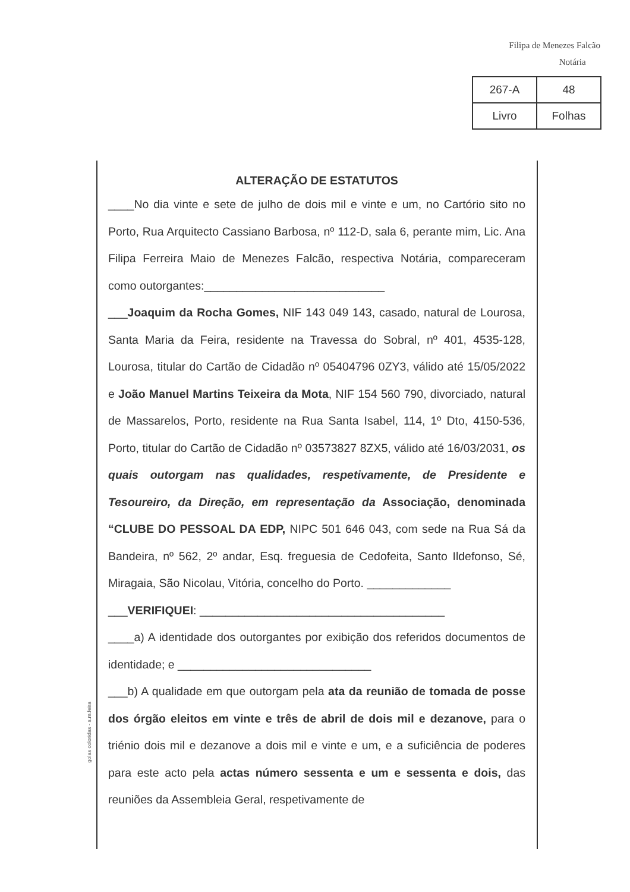Filipa de Menezes Falcão
Notária
| 267-A | 48 |
| Livro | Folhas |
ALTERAÇÃO DE ESTATUTOS
____No dia vinte e sete de julho de dois mil e vinte e um, no Cartório sito no Porto, Rua Arquitecto Cassiano Barbosa, nº 112-D, sala 6, perante mim, Lic. Ana Filipa Ferreira Maio de Menezes Falcão, respectiva Notária, compareceram como outorgantes:____________________________
___Joaquim da Rocha Gomes, NIF 143 049 143, casado, natural de Lourosa, Santa Maria da Feira, residente na Travessa do Sobral, nº 401, 4535-128, Lourosa, titular do Cartão de Cidadão nº 05404796 0ZY3, válido até 15/05/2022 e João Manuel Martins Teixeira da Mota, NIF 154 560 790, divorciado, natural de Massarelos, Porto, residente na Rua Santa Isabel, 114, 1º Dto, 4150-536, Porto, titular do Cartão de Cidadão nº 03573827 8ZX5, válido até 16/03/2031, os quais outorgam nas qualidades, respetivamente, de Presidente e Tesoureiro, da Direção, em representação da Associação, denominada “CLUBE DO PESSOAL DA EDP, NIPC 501 646 043, com sede na Rua Sá da Bandeira, nº 562, 2º andar, Esq. freguesia de Cedofeita, Santo Ildefonso, Sé, Miragaia, São Nicolau, Vitória, concelho do Porto. _____________
___VERIFIQUEI: ______________________________________
____a) A identidade dos outorgantes por exibição dos referidos documentos de identidade; e ______________________________
___b) A qualidade em que outorgam pela ata da reunião de tomada de posse dos órgão eleitos em vinte e três de abril de dois mil e dezanove, para o triénio dois mil e dezanove a dois mil e vinte e um, e a suficiência de poderes para este acto pela actas número sessenta e um e sessenta e dois, das reuniões da Assembleia Geral, respetivamente de
golas coloridas - s.m.feira